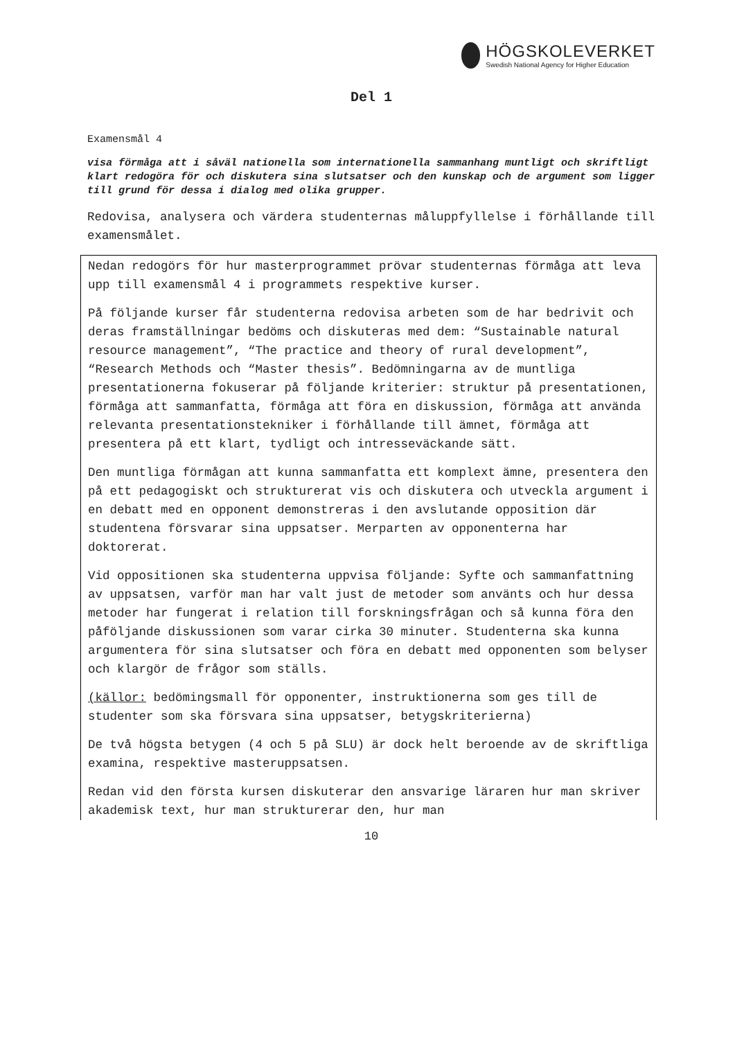HÖGSKOLEVERKET
Swedish National Agency for Higher Education
Del 1
Examensmål 4
visa förmåga att i såväl nationella som internationella sammanhang muntligt och skriftligt klart redogöra för och diskutera sina slutsatser och den kunskap och de argument som ligger till grund för dessa i dialog med olika grupper.
Redovisa, analysera och värdera studenternas måluppfyllelse i förhållande till examensmålet.
Nedan redogörs för hur masterprogrammet prövar studenternas förmåga att leva upp till examensmål 4 i programmets respektive kurser.
På följande kurser får studenterna redovisa arbeten som de har bedrivit och deras framställningar bedöms och diskuteras med dem: “Sustainable natural resource management”, “The practice and theory of rural development”, “Research Methods och “Master thesis”. Bedömningarna av de muntliga presentationerna fokuserar på följande kriterier: struktur på presentationen, förmåga att sammanfatta, förmåga att föra en diskussion, förmåga att använda relevanta presentationstekniker i förhållande till ämnet, förmåga att presentera på ett klart, tydligt och intresseväckande sätt.
Den muntliga förmågan att kunna sammanfatta ett komplext ämne, presentera den på ett pedagogiskt och strukturerat vis och diskutera och utveckla argument i en debatt med en opponent demonstreras i den avslutande opposition där studentena försvarar sina uppsatser. Merparten av opponenterna har doktorerat.
Vid oppositionen ska studenterna uppvisa följande: Syfte och sammanfattning av uppsatsen, varför man har valt just de metoder som använts och hur dessa metoder har fungerat i relation till forskningsfrågan och så kunna föra den påföljande diskussionen som varar cirka 30 minuter. Studenterna ska kunna argumentera för sina slutsatser och föra en debatt med opponenten som belyser och klargör de frågor som ställs.
(källor: bedömingsmall för opponenter, instruktionerna som ges till de studenter som ska försvara sina uppsatser, betygskriterierna)
De två högsta betygen (4 och 5 på SLU) är dock helt beroende av de skriftliga examina, respektive masteruppsatsen.
Redan vid den första kursen diskuterar den ansvarige läraren hur man skriver akademisk text, hur man strukturerar den, hur man
10